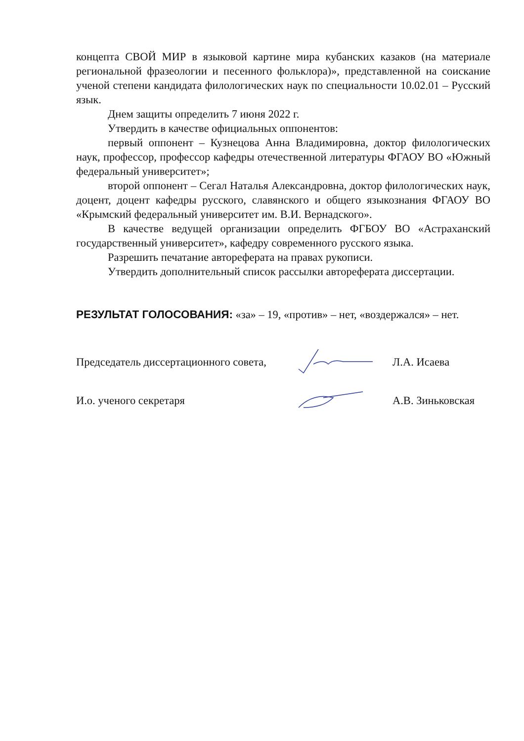концепта СВОЙ МИР в языковой картине мира кубанских казаков (на материале региональной фразеологии и песенного фольклора)», представленной на соискание ученой степени кандидата филологических наук по специальности 10.02.01 – Русский язык.
Днем защиты определить 7 июня 2022 г.
Утвердить в качестве официальных оппонентов:
первый оппонент – Кузнецова Анна Владимировна, доктор филологических наук, профессор, профессор кафедры отечественной литературы ФГАОУ ВО «Южный федеральный университет»;
второй оппонент – Сегал Наталья Александровна, доктор филологических наук, доцент, доцент кафедры русского, славянского и общего языкознания ФГАОУ ВО «Крымский федеральный университет им. В.И. Вернадского».
В качестве ведущей организации определить ФГБОУ ВО «Астраханский государственный университет», кафедру современного русского языка.
Разрешить печатание автореферата на правах рукописи.
Утвердить дополнительный список рассылки автореферата диссертации.
РЕЗУЛЬТАТ ГОЛОСОВАНИЯ: «за» – 19, «против» – нет, «воздержался» – нет.
Председатель диссертационного совета,
Л.А. Исаева
И.о. ученого секретаря А.В. Зиньковская